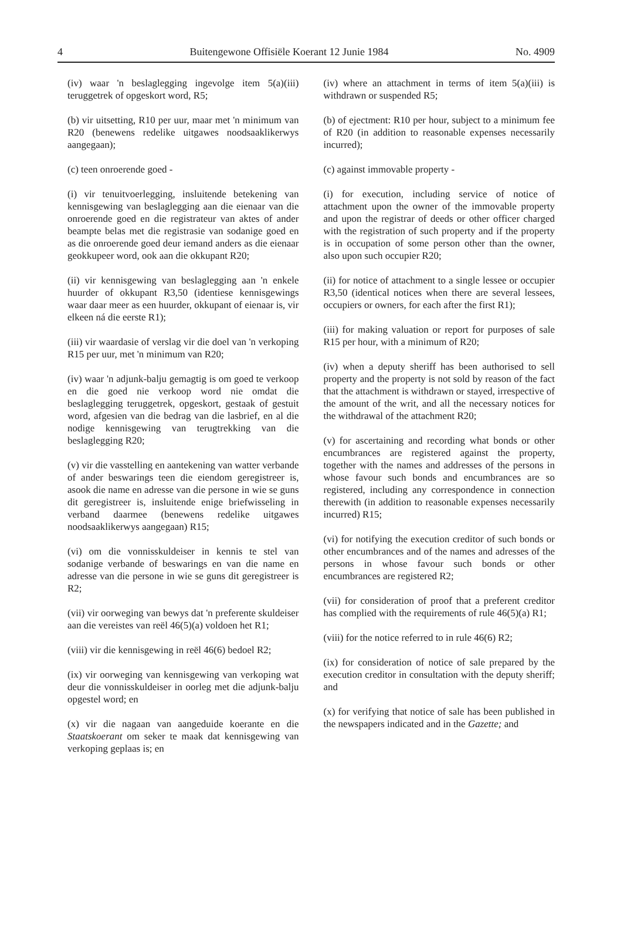4 Buitengewone Offisiële Koerant 12 Junie 1984 No. 4909
(iv) waar 'n beslaglegging ingevolge item 5(a)(iii) teruggetrek of opgeskort word, R5;
(b) vir uitsetting, R10 per uur, maar met 'n minimum van R20 (benewens redelike uitgawes noodsaaklikerwys aangegaan);
(c) teen onroerende goed -
(i) vir tenuitvoerlegging, insluitende betekening van kennisgewing van beslaglegging aan die eienaar van die onroerende goed en die registrateur van aktes of ander beampte belas met die registrasie van sodanige goed en as die onroerende goed deur iemand anders as die eienaar geokkupeer word, ook aan die okkupant R20;
(ii) vir kennisgewing van beslaglegging aan 'n enkele huurder of okkupant R3,50 (identiese kennisgewings waar daar meer as een huurder, okkupant of eienaar is, vir elkeen ná die eerste R1);
(iii) vir waardasie of verslag vir die doel van 'n verkoping R15 per uur, met 'n minimum van R20;
(iv) waar 'n adjunk-balju gemagtig is om goed te verkoop en die goed nie verkoop word nie omdat die beslaglegging teruggetrek, opgeskort, gestaak of gestuit word, afgesien van die bedrag van die lasbrief, en al die nodige kennisgewing van terugtrekking van die beslaglegging R20;
(v) vir die vasstelling en aantekening van watter verbande of ander beswarings teen die eiendom geregistreer is, asook die name en adresse van die persone in wie se guns dit geregistreer is, insluitende enige briefwisseling in verband daarmee (benewens redelike uitgawes noodsaaklikerwys aangegaan) R15;
(vi) om die vonnisskuldeiser in kennis te stel van sodanige verbande of beswarings en van die name en adresse van die persone in wie se guns dit geregistreer is R2;
(vii) vir oorweging van bewys dat 'n preferente skuldeiser aan die vereistes van reël 46(5)(a) voldoen het R1;
(viii) vir die kennisgewing in reël 46(6) bedoel R2;
(ix) vir oorweging van kennisgewing van verkoping wat deur die vonnisskuldeiser in oorleg met die adjunk-balju opgestel word; en
(x) vir die nagaan van aangeduide koerante en die Staatskoerant om seker te maak dat kennisgewing van verkoping geplaas is; en
(iv) where an attachment in terms of item 5(a)(iii) is withdrawn or suspended R5;
(b) of ejectment: R10 per hour, subject to a minimum fee of R20 (in addition to reasonable expenses necessarily incurred);
(c) against immovable property -
(i) for execution, including service of notice of attachment upon the owner of the immovable property and upon the registrar of deeds or other officer charged with the registration of such property and if the property is in occupation of some person other than the owner, also upon such occupier R20;
(ii) for notice of attachment to a single lessee or occupier R3,50 (identical notices when there are several lessees, occupiers or owners, for each after the first R1);
(iii) for making valuation or report for purposes of sale R15 per hour, with a minimum of R20;
(iv) when a deputy sheriff has been authorised to sell property and the property is not sold by reason of the fact that the attachment is withdrawn or stayed, irrespective of the amount of the writ, and all the necessary notices for the withdrawal of the attachment R20;
(v) for ascertaining and recording what bonds or other encumbrances are registered against the property, together with the names and addresses of the persons in whose favour such bonds and encumbrances are so registered, including any correspondence in connection therewith (in addition to reasonable expenses necessarily incurred) R15;
(vi) for notifying the execution creditor of such bonds or other encumbrances and of the names and adresses of the persons in whose favour such bonds or other encumbrances are registered R2;
(vii) for consideration of proof that a preferent creditor has complied with the requirements of rule 46(5)(a) R1;
(viii) for the notice referred to in rule 46(6) R2;
(ix) for consideration of notice of sale prepared by the execution creditor in consultation with the deputy sheriff; and
(x) for verifying that notice of sale has been published in the newspapers indicated and in the Gazette; and